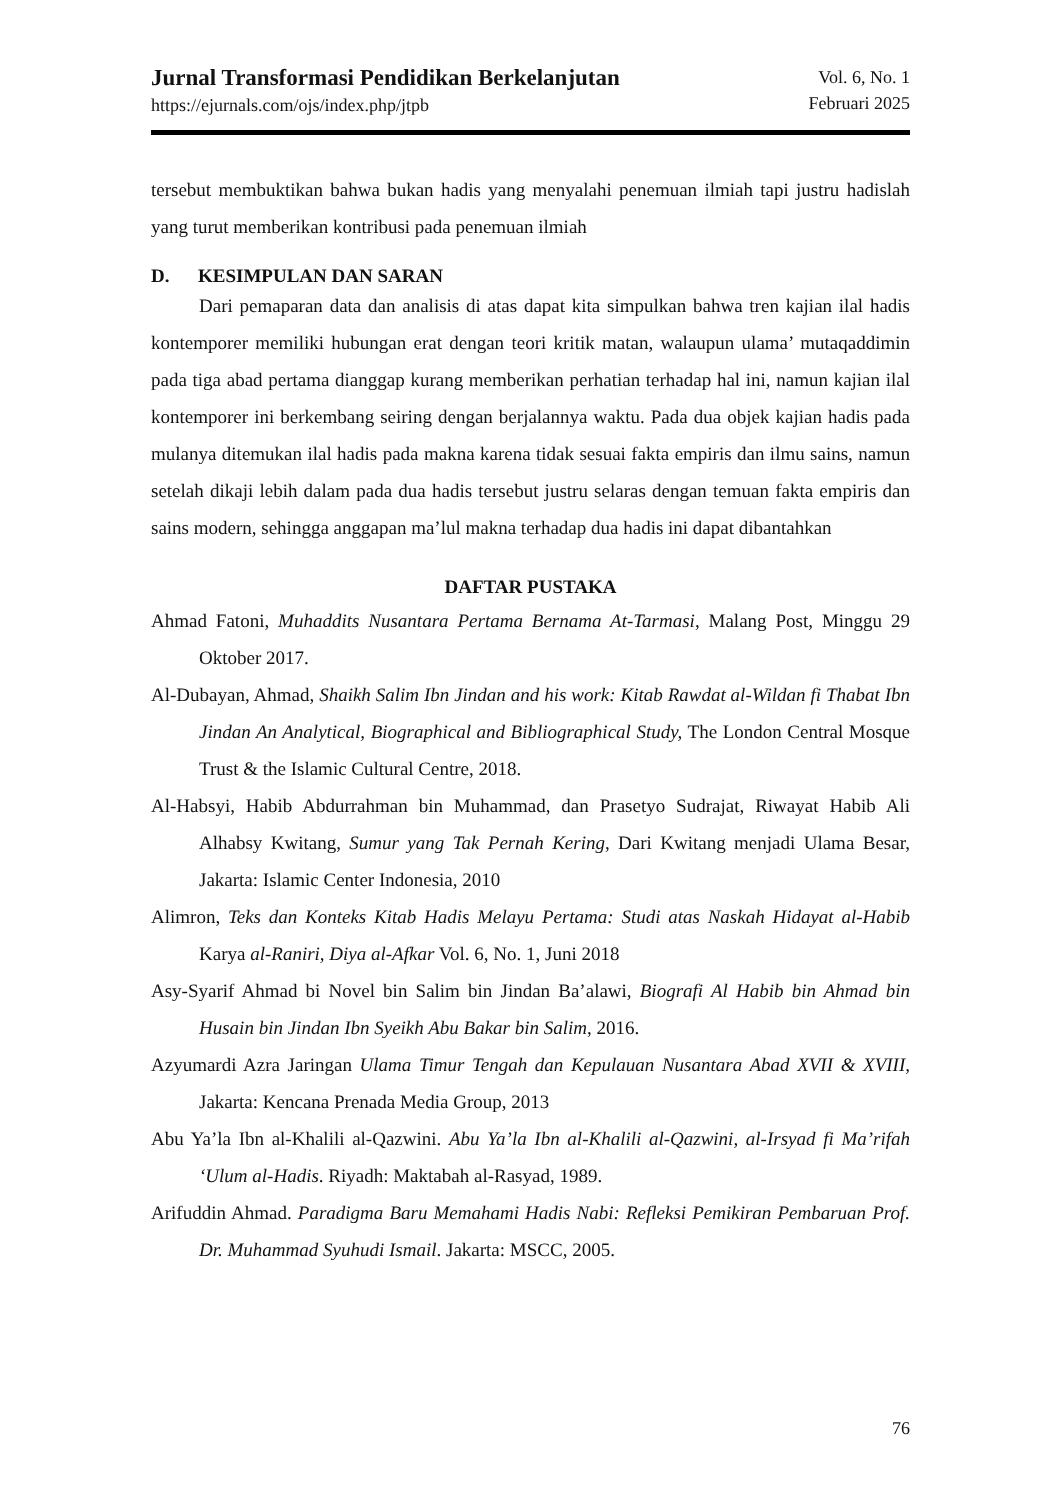Jurnal Transformasi Pendidikan Berkelanjutan
https://ejurnals.com/ojs/index.php/jtpb
Vol. 6, No. 1
Februari 2025
tersebut membuktikan bahwa bukan hadis yang menyalahi penemuan ilmiah tapi justru hadislah yang turut memberikan kontribusi pada penemuan ilmiah
D. KESIMPULAN DAN SARAN
Dari pemaparan data dan analisis di atas dapat kita simpulkan bahwa tren kajian ilal hadis kontemporer memiliki hubungan erat dengan teori kritik matan, walaupun ulama’ mutaqaddimin pada tiga abad pertama dianggap kurang memberikan perhatian terhadap hal ini, namun kajian ilal kontemporer ini berkembang seiring dengan berjalannya waktu. Pada dua objek kajian hadis pada mulanya ditemukan ilal hadis pada makna karena tidak sesuai fakta empiris dan ilmu sains, namun setelah dikaji lebih dalam pada dua hadis tersebut justru selaras dengan temuan fakta empiris dan sains modern, sehingga anggapan ma’lul makna terhadap dua hadis ini dapat dibantahkan
DAFTAR PUSTAKA
Ahmad Fatoni, Muhaddits Nusantara Pertama Bernama At-Tarmasi, Malang Post, Minggu 29 Oktober 2017.
Al-Dubayan, Ahmad, Shaikh Salim Ibn Jindan and his work: Kitab Rawdat al-Wildan fi Thabat Ibn Jindan An Analytical, Biographical and Bibliographical Study, The London Central Mosque Trust & the Islamic Cultural Centre, 2018.
Al-Habsyi, Habib Abdurrahman bin Muhammad, dan Prasetyo Sudrajat, Riwayat Habib Ali Alhabsy Kwitang, Sumur yang Tak Pernah Kering, Dari Kwitang menjadi Ulama Besar, Jakarta: Islamic Center Indonesia, 2010
Alimron, Teks dan Konteks Kitab Hadis Melayu Pertama: Studi atas Naskah Hidayat al-Habib Karya al-Raniri, Diya al-Afkar Vol. 6, No. 1, Juni 2018
Asy-Syarif Ahmad bi Novel bin Salim bin Jindan Ba’alawi, Biografi Al Habib bin Ahmad bin Husain bin Jindan Ibn Syeikh Abu Bakar bin Salim, 2016.
Azyumardi Azra Jaringan Ulama Timur Tengah dan Kepulauan Nusantara Abad XVII & XVIII, Jakarta: Kencana Prenada Media Group, 2013
Abu Ya’la Ibn al-Khalili al-Qazwini. Abu Ya’la Ibn al-Khalili al-Qazwini, al-Irsyad fi Ma’rifah ‘Ulum al-Hadis. Riyadh: Maktabah al-Rasyad, 1989.
Arifuddin Ahmad. Paradigma Baru Memahami Hadis Nabi: Refleksi Pemikiran Pembaruan Prof. Dr. Muhammad Syuhudi Ismail. Jakarta: MSCC, 2005.
76